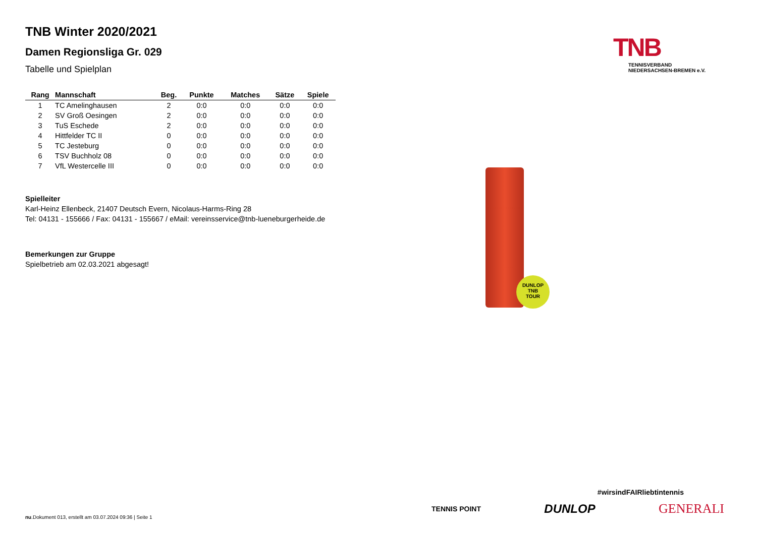TNB Winter 2020/2021
Damen Regionsliga Gr. 029
Tabelle und Spielplan
| Rang | Mannschaft | Beg. | Punkte | Matches | Sätze | Spiele |
| --- | --- | --- | --- | --- | --- | --- |
| 1 | TC Amelinghausen | 2 | 0:0 | 0:0 | 0:0 | 0:0 |
| 2 | SV Groß Oesingen | 2 | 0:0 | 0:0 | 0:0 | 0:0 |
| 3 | TuS Eschede | 2 | 0:0 | 0:0 | 0:0 | 0:0 |
| 4 | Hittfelder TC II | 0 | 0:0 | 0:0 | 0:0 | 0:0 |
| 5 | TC Jesteburg | 0 | 0:0 | 0:0 | 0:0 | 0:0 |
| 6 | TSV Buchholz 08 | 0 | 0:0 | 0:0 | 0:0 | 0:0 |
| 7 | VfL Westercelle III | 0 | 0:0 | 0:0 | 0:0 | 0:0 |
Spielleiter
Karl-Heinz Ellenbeck, 21407 Deutsch Evern, Nicolaus-Harms-Ring 28
Tel: 04131 - 155666 / Fax: 04131 - 155667 / eMail: vereinsservice@tnb-lueneburgerheide.de
Bemerkungen zur Gruppe
Spielbetrieb am 02.03.2021 abgesagt!
TNB
TENNISVERBAND
NIEDERSACHSEN-BREMEN e.V.
DUNLOP
TNB
TOUR
#wirsindFAIRliebtintennis
TENNIS POINT DUNLOP GENERALI
nu.Dokument 013, erstellt am 03.07.2024 09:36 | Seite 1